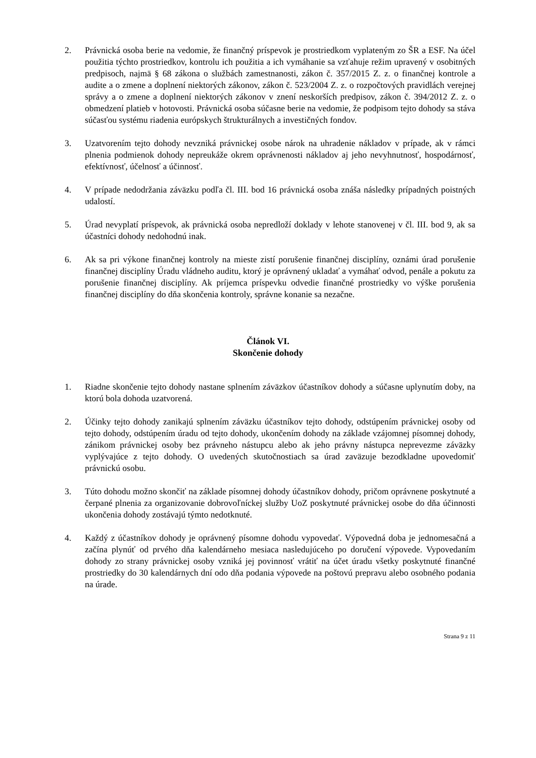2. Právnická osoba berie na vedomie, že finančný príspevok je prostriedkom vyplateným zo ŠR a ESF. Na účel použitia týchto prostriedkov, kontrolu ich použitia a ich vymáhanie sa vzťahuje režim upravený v osobitných predpisoch, najmä § 68 zákona o službách zamestnanosti, zákon č. 357/2015 Z. z. o finančnej kontrole a audite a o zmene a doplnení niektorých zákonov, zákon č. 523/2004 Z. z. o rozpočtových pravidlách verejnej správy a o zmene a doplnení niektorých zákonov v znení neskorších predpisov, zákon č. 394/2012 Z. z. o obmedzení platieb v hotovosti. Právnická osoba súčasne berie na vedomie, že podpisom tejto dohody sa stáva súčasťou systému riadenia európskych štrukturálnych a investičných fondov.
3. Uzatvorením tejto dohody nevzniká právnickej osobe nárok na uhradenie nákladov v prípade, ak v rámci plnenia podmienok dohody nepreukáže okrem oprávnenosti nákladov aj jeho nevyhnutnosť, hospodárnosť, efektívnosť, účelnosť a účinnosť.
4. V prípade nedodržania záväzku podľa čl. III. bod 16 právnická osoba znáša následky prípadných poistných udalostí.
5. Úrad nevyplatí príspevok, ak právnická osoba nepredloží doklady v lehote stanovenej v čl. III. bod 9, ak sa účastníci dohody nedohodnú inak.
6. Ak sa pri výkone finančnej kontroly na mieste zistí porušenie finančnej disciplíny, oznámi úrad porušenie finančnej disciplíny Úradu vládneho auditu, ktorý je oprávnený ukladať a vymáhať odvod, penále a pokutu za porušenie finančnej disciplíny. Ak príjemca príspevku odvedie finančné prostriedky vo výške porušenia finančnej disciplíny do dňa skončenia kontroly, správne konanie sa nezačne.
Článok VI.
Skončenie dohody
1. Riadne skončenie tejto dohody nastane splnením záväzkov účastníkov dohody a súčasne uplynutím doby, na ktorú bola dohoda uzatvorená.
2. Účinky tejto dohody zanikajú splnením záväzku účastníkov tejto dohody, odstúpením právnickej osoby od tejto dohody, odstúpením úradu od tejto dohody, ukončením dohody na základe vzájomnej písomnej dohody, zánikom právnickej osoby bez právneho nástupcu alebo ak jeho právny nástupca neprevezme záväzky vyplývajúce z tejto dohody. O uvedených skutočnostiach sa úrad zaväzuje bezodkladne upovedomiť právnickú osobu.
3. Túto dohodu možno skončiť na základe písomnej dohody účastníkov dohody, pričom oprávnene poskytnuté a čerpané plnenia za organizovanie dobrovoľníckej služby UoZ poskytnuté právnickej osobe do dňa účinnosti ukončenia dohody zostávajú týmto nedotknuté.
4. Každý z účastníkov dohody je oprávnený písomne dohodu vypovedať. Výpovedná doba je jednomesačná a začína plynúť od prvého dňa kalendárneho mesiaca nasledujúceho po doručení výpovede. Vypovedaním dohody zo strany právnickej osoby vzniká jej povinnosť vrátiť na účet úradu všetky poskytnuté finančné prostriedky do 30 kalendárnych dní odo dňa podania výpovede na poštovú prepravu alebo osobného podania na úrade.
Strana 9 z 11